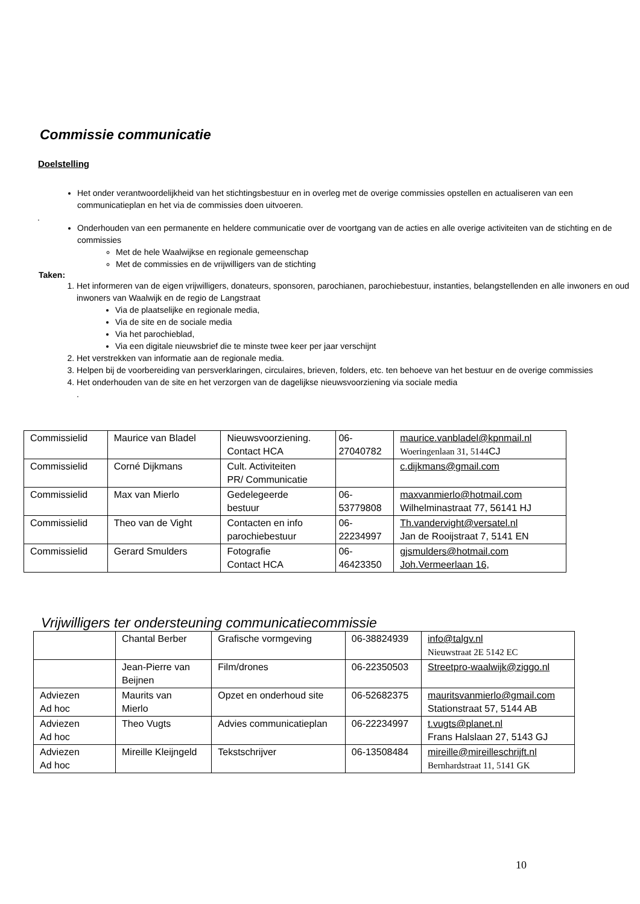Commissie communicatie
Doelstelling
Het onder verantwoordelijkheid van het stichtingsbestuur en in overleg met de overige commissies opstellen en actualiseren van een communicatieplan en het via de commissies doen uitvoeren.
.
Onderhouden van een permanente en heldere communicatie over de voortgang van de acties en alle overige activiteiten van de stichting en de commissies
Met de hele Waalwijkse en regionale gemeenschap
Met de commissies en de vrijwilligers van de stichting
Taken:
1. Het informeren van de eigen vrijwilligers, donateurs, sponsoren, parochianen, parochiebestuur, instanties, belangstellenden en alle inwoners en oud inwoners van Waalwijk en de regio de Langstraat
Via de plaatselijke en regionale media,
Via de site en de sociale media
Via het parochieblad,
Via een digitale nieuwsbrief die te minste twee keer per jaar verschijnt
2. Het verstrekken van informatie aan de regionale media.
3. Helpen bij de voorbereiding van persverklaringen, circulaires, brieven, folders, etc. ten behoeve van het bestuur en de overige commissies
4. Het onderhouden van de site en het verzorgen van de dagelijkse nieuwsvoorziening via sociale media
.
| Commissielid | Maurice van Bladel | Nieuwsvoorziening. Contact HCA | 06- 27040782 | maurice.vanbladel@kpnmail.nl Woeringenlaan 31, 5144 CJ |
| Commissielid | Corné Dijkmans | Cult. Activiteiten PR/ Communicatie | | c.dijkmans@gmail.com |
| Commissielid | Max van Mierlo | Gedelegeerde bestuur | 06- 53779808 | maxvanmierlo@hotmail.com Wilhelminastraat 77, 56141 HJ |
| Commissielid | Theo van de Vight | Contacten en info parochiebestuur | 06- 22234997 | Th.vandervight@versatel.nl Jan de Rooijstraat 7, 5141 EN |
| Commissielid | Gerard Smulders | Fotografie Contact HCA | 06- 46423350 | gjsmulders@hotmail.com Joh.Vermeerlaan 16, |
Vrijwilligers ter ondersteuning communicatiecommissie
| | Chantal Berber | Grafische vormgeving | 06-38824939 | info@talgv.nl Nieuwstraat 2E 5142 EC |
| | Jean-Pierre van Beijnen | Film/drones | 06-22350503 | Streetpro-waalwijk@ziggo.nl |
| Adviezen Ad hoc | Maurits van Mierlo | Opzet en onderhoud site | 06-52682375 | mauritsvanmierlo@gmail.com Stationstraat 57, 5144 AB |
| Adviezen Ad hoc | Theo Vugts | Advies communicatieplan | 06-22234997 | t.vugts@planet.nl Frans Halslaan 27, 5143 GJ |
| Adviezen Ad hoc | Mireille Kleijngeld | Tekstschrijver | 06-13508484 | mireille@mireilleschrijft.nl Bernhardstraat 11, 5141 GK |
10